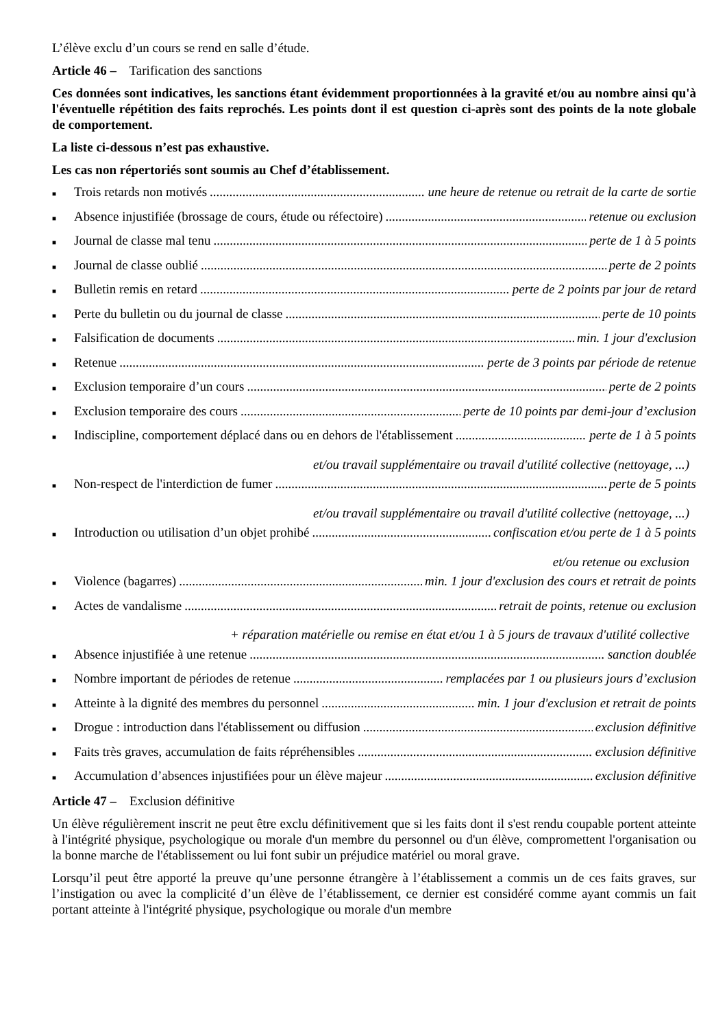L’élève exclu d’un cours se rend en salle d’étude.
Article 46 – Tarification des sanctions
Ces données sont indicatives, les sanctions étant évidemment proportionnées à la gravité et/ou au nombre ainsi qu'à l'éventuelle répétition des faits reprochés. Les points dont il est question ci-après sont des points de la note globale de comportement.
La liste ci-dessous n’est pas exhaustive.
Les cas non répertoriés sont soumis au Chef d’établissement.
■ Trois retards non motivés une heure de retenue ou retrait de la carte de sortie
■ Absence injustifiée (brossage de cours, étude ou réfectoire) retenue ou exclusion
■ Journal de classe mal tenu perte de 1 à 5 points
■ Journal de classe oublié perte de 2 points
■ Bulletin remis en retard perte de 2 points par jour de retard
■ Perte du bulletin ou du journal de classe perte de 10 points
■ Falsification de documents min. 1 jour d'exclusion
■ Retenue perte de 3 points par période de retenue
■ Exclusion temporaire d’un cours perte de 2 points
■ Exclusion temporaire des cours perte de 10 points par demi-jour d’exclusion
■ Indiscipline, comportement déplacé dans ou en dehors de l'établissement perte de 1 à 5 points
et/ou travail supplémentaire ou travail d'utilité collective (nettoyage, ...)
■ Non-respect de l'interdiction de fumer perte de 5 points
et/ou travail supplémentaire ou travail d'utilité collective (nettoyage, ...)
■ Introduction ou utilisation d’un objet prohibé confiscation et/ou perte de 1 à 5 points
et/ou retenue ou exclusion
■ Violence (bagarres) min. 1 jour d'exclusion des cours et retrait de points
■ Actes de vandalisme retrait de points, retenue ou exclusion
+ réparation matérielle ou remise en état et/ou 1 à 5 jours de travaux d'utilité collective
■ Absence injustifiée à une retenue sanction doublée
■ Nombre important de périodes de retenue remplacées par 1 ou plusieurs jours d’exclusion
■ Atteinte à la dignité des membres du personnel min. 1 jour d'exclusion et retrait de points
■ Drogue : introduction dans l'établissement ou diffusion exclusion définitive
■ Faits très graves, accumulation de faits répréhensibles exclusion définitive
■ Accumulation d’absences injustifiées pour un élève majeur exclusion définitive
Article 47 – Exclusion définitive
Un élève régulièrement inscrit ne peut être exclu définitivement que si les faits dont il s'est rendu coupable portent atteinte à l'intégrité physique, psychologique ou morale d'un membre du personnel ou d'un élève, compromettent l'organisation ou la bonne marche de l'établissement ou lui font subir un préjudice matériel ou moral grave.
Lorsqu’il peut être apporté la preuve qu’une personne étrangère à l’établissement a commis un de ces faits graves, sur l’instigation ou avec la complicité d’un élève de l’établissement, ce dernier est considéré comme ayant commis un fait portant atteinte à l'intégrité physique, psychologique ou morale d'un membre